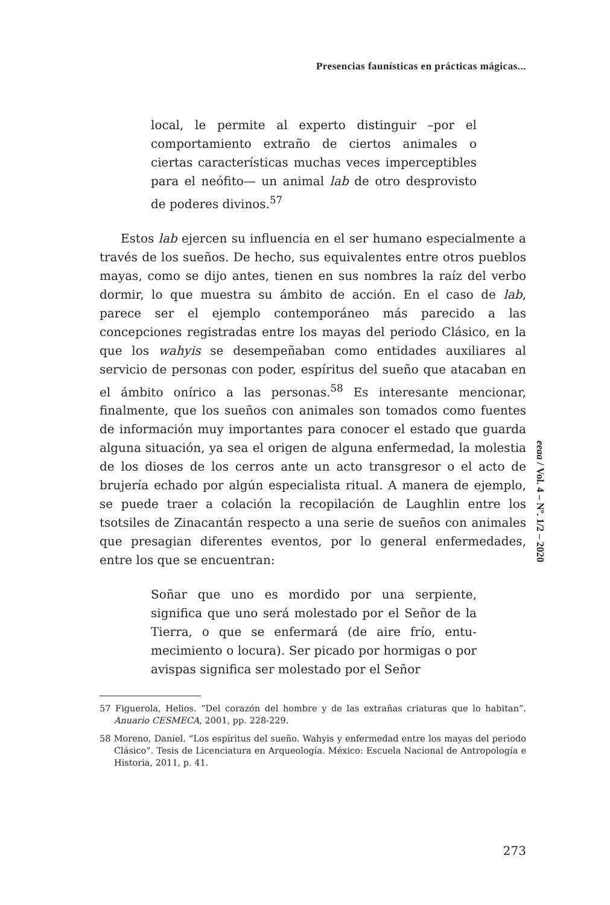Presencias faunísticas en prácticas mágicas...
local, le permite al experto distinguir –por el comportamiento extraño de ciertos animales o ciertas características muchas veces impercep­tibles para el neófito— un animal lab de otro desprovisto de poderes divinos.<sup>57</sup>
Estos lab ejercen su influencia en el ser humano especial­mente a través de los sueños. De hecho, sus equivalentes entre otros pueblos mayas, como se dijo antes, tienen en sus nombres la raíz del verbo dormir, lo que muestra su ámbito de acción. En el caso de lab, parece ser el ejemplo contemporáneo más parecido a las concepciones registradas entre los mayas del periodo Clásico, en la que los wahyis se desempeñaban como entidades auxiliares al servicio de personas con poder, espíritus del sueño que atacaban en el ámbito onírico a las personas.<sup>58</sup> Es interesante mencionar, finalmente, que los sueños con animales son tomados como fuentes de información muy importantes para conocer el estado que guarda alguna situación, ya sea el origen de alguna enfermedad, la molestia de los dioses de los cerros ante un acto transgresor o el acto de brujería echado por algún especialista ritual. A manera de ejemplo, se puede traer a colación la recopilación de Laughlin entre los tsotsiles de Zinacantán respecto a una serie de sueños con animales que presagian diferentes eventos, por lo general enfermedades, entre los que se encuentran:
Soñar que uno es mordido por una serpiente, significa que uno será molestado por el Señor de la Tierra, o que se enfermará (de aire frío, entu­mecimiento o locura). Ser picado por hormigas o por avispas significa ser molestado por el Señor
57 Figuerola, Helios. “Del corazón del hombre y de las extrañas criaturas que lo habitan”. Anuario CESMECA, 2001, pp. 228-229.
58 Moreno, Daniel. “Los espíritus del sueño. Wahyis y enfermedad entre los mayas del periodo Clásico”. Tesis de Licenciatura en Arqueología. México: Escuela Nacional de Antropología e Historia, 2011, p. 41.
eeaa / Vol. 4 – Nº. 1/2 – 2020
273